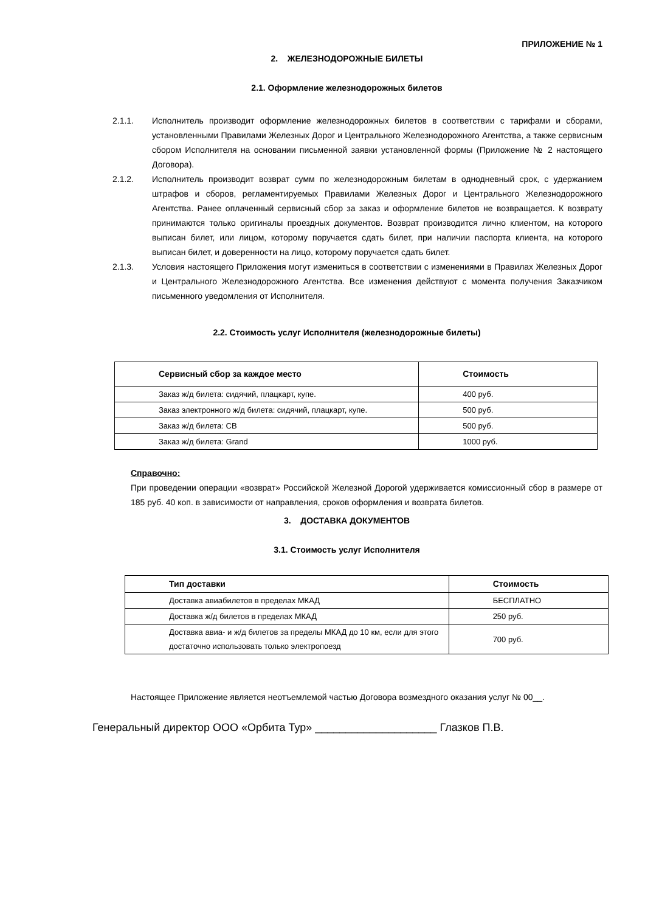ПРИЛОЖЕНИЕ № 1
2. ЖЕЛЕЗНОДОРОЖНЫЕ БИЛЕТЫ
2.1. Оформление железнодорожных билетов
2.1.1. Исполнитель производит оформление железнодорожных билетов в соответствии с тарифами и сборами, установленными Правилами Железных Дорог и Центрального Железнодорожного Агентства, а также сервисным сбором Исполнителя на основании письменной заявки установленной формы (Приложение № 2 настоящего Договора).
2.1.2. Исполнитель производит возврат сумм по железнодорожным билетам в однодневный срок, с удержанием штрафов и сборов, регламентируемых Правилами Железных Дорог и Центрального Железнодорожного Агентства. Ранее оплаченный сервисный сбор за заказ и оформление билетов не возвращается. К возврату принимаются только оригиналы проездных документов. Возврат производится лично клиентом, на которого выписан билет, или лицом, которому поручается сдать билет, при наличии паспорта клиента, на которого выписан билет, и доверенности на лицо, которому поручается сдать билет.
2.1.3. Условия настоящего Приложения могут измениться в соответствии с изменениями в Правилах Железных Дорог и Центрального Железнодорожного Агентства. Все изменения действуют с момента получения Заказчиком письменного уведомления от Исполнителя.
2.2. Стоимость услуг Исполнителя (железнодорожные билеты)
| Сервисный сбор за каждое место | Стоимость |
| --- | --- |
| Заказ ж/д билета: сидячий, плацкарт, купе. | 400 руб. |
| Заказ электронного ж/д билета: сидячий, плацкарт, купе. | 500 руб. |
| Заказ ж/д билета: СВ | 500 руб. |
| Заказ ж/д билета: Grand | 1000 руб. |
Справочно:
При проведении операции «возврат» Российской Железной Дорогой удерживается комиссионный сбор в размере от 185 руб. 40 коп. в зависимости от направления, сроков оформления и возврата билетов.
3. ДОСТАВКА ДОКУМЕНТОВ
3.1. Стоимость услуг Исполнителя
| Тип доставки | Стоимость |
| --- | --- |
| Доставка авиабилетов в пределах МКАД | БЕСПЛАТНО |
| Доставка ж/д билетов в пределах МКАД | 250 руб. |
| Доставка авиа- и ж/д билетов за пределы МКАД до 10 км, если для этого достаточно использовать только электропоезд | 700 руб. |
Настоящее Приложение является неотъемлемой частью Договора возмездного оказания услуг № 00__.
Генеральный директор ООО «Орбита Тур» ____________________ Глазков П.В.